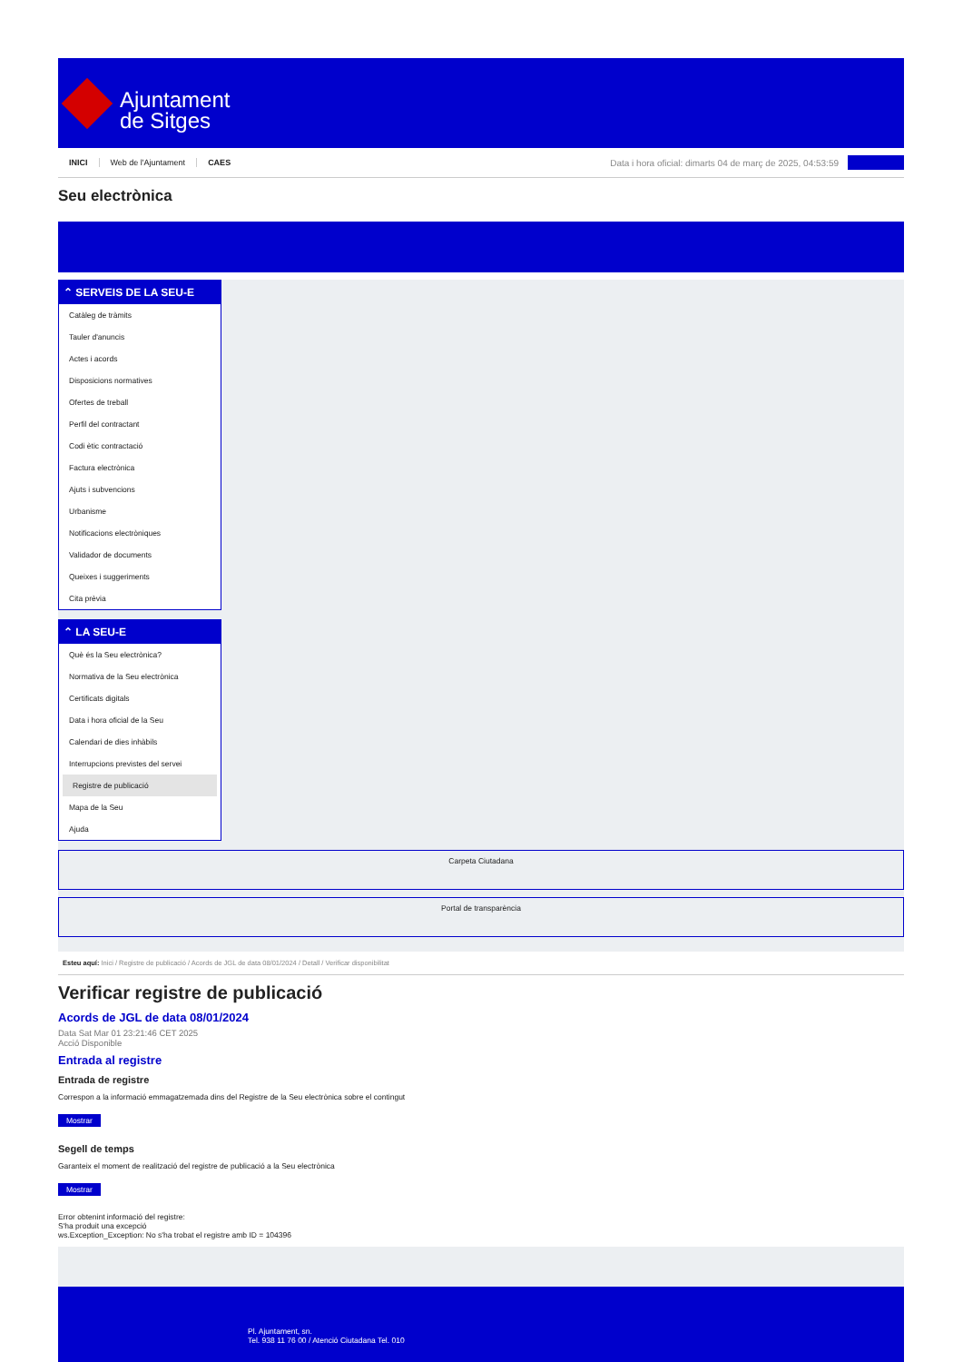Ajuntament
de Sitges
INICI Web de l'Ajuntament CAES
Data i hora oficial: dimarts 04 de març de 2025, 04:53:59
Seu electrònica
⌃ SERVEIS DE LA SEU-E
Catàleg de tràmits
Tauler d'anuncis
Actes i acords
Disposicions normatives
Ofertes de treball
Perfil del contractant
Codi ètic contractació
Factura electrònica
Ajuts i subvencions
Urbanisme
Notificacions electròniques
Validador de documents
Queixes i suggeriments
Cita prèvia
⌃ LA SEU-E
Què és la Seu electrònica?
Normativa de la Seu electrònica
Certificats digitals
Data i hora oficial de la Seu
Calendari de dies inhàbils
Interrupcions previstes del servei
Registre de publicació
Mapa de la Seu
Ajuda
Carpeta Ciutadana
Portal de transparència
Esteu aquí: Inici / Registre de publicació / Acords de JGL de data 08/01/2024 / Detall / Verificar disponibilitat
Verificar registre de publicació
Acords de JGL de data 08/01/2024
Data Sat Mar 01 23:21:46 CET 2025
Acció Disponible
Entrada al registre
Entrada de registre
Correspon a la informació emmagatzemada dins del Registre de la Seu electrònica sobre el contingut
Mostrar
Segell de temps
Garanteix el moment de realització del registre de publicació a la Seu electrònica
Mostrar
Error obtenint informació del registre:
S'ha produit una excepció
ws.Exception_Exception: No s'ha trobat el registre amb ID = 104396
Pl. Ajuntament, sn.
Tel. 938 11 76 00 / Atenció Ciutadana Tel. 010